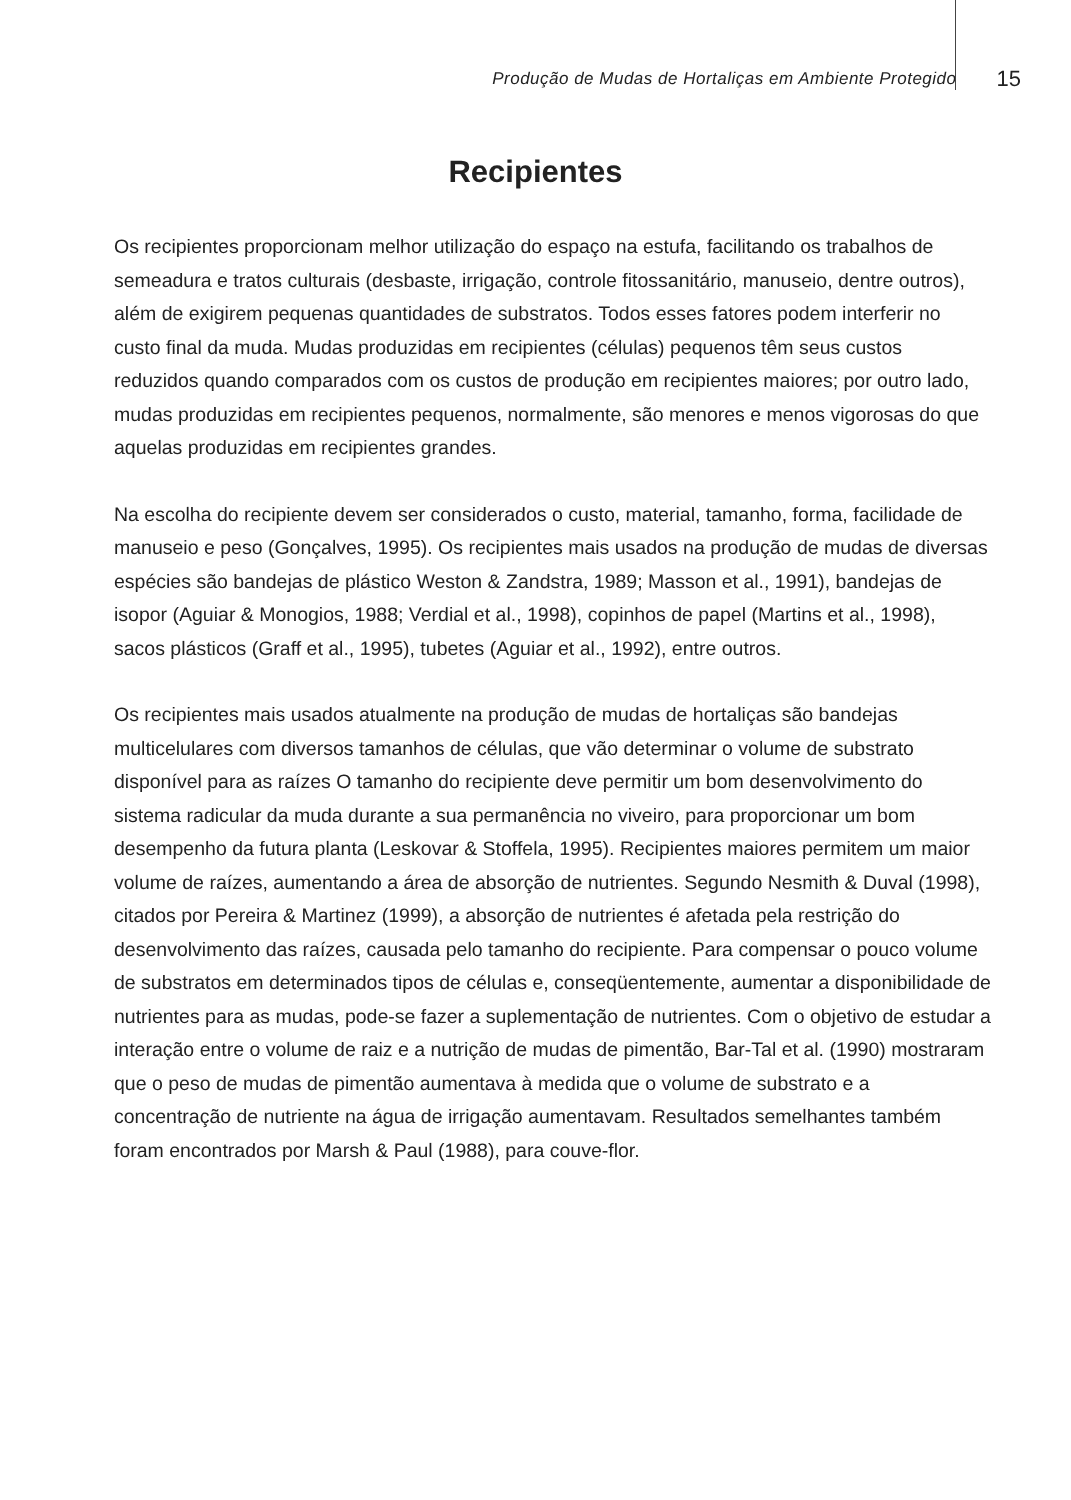Produção de Mudas de Hortaliças em Ambiente Protegido 15
Recipientes
Os recipientes proporcionam melhor utilização do espaço na estufa, facilitando os trabalhos de semeadura e tratos culturais (desbaste, irrigação, controle fitossanitário, manuseio, dentre outros), além de exigirem pequenas quantidades de substratos. Todos esses fatores podem interferir no custo final da muda. Mudas produzidas em recipientes (células) pequenos têm seus custos reduzidos quando comparados com os custos de produção em recipientes maiores; por outro lado, mudas produzidas em recipientes pequenos, normalmente, são menores e menos vigorosas do que aquelas produzidas em recipientes grandes.
Na escolha do recipiente devem ser considerados o custo, material, tamanho, forma, facilidade de manuseio e peso (Gonçalves, 1995). Os recipientes mais usados na produção de mudas de diversas espécies são bandejas de plástico Weston & Zandstra, 1989; Masson et al., 1991), bandejas de isopor (Aguiar & Monogios, 1988; Verdial et al., 1998), copinhos de papel (Martins et al., 1998), sacos plásticos (Graff et al., 1995), tubetes (Aguiar et al., 1992), entre outros.
Os recipientes mais usados atualmente na produção de mudas de hortaliças são bandejas multicelulares com diversos tamanhos de células, que vão determinar o volume de substrato disponível para as raízes O tamanho do recipiente deve permitir um bom desenvolvimento do sistema radicular da muda durante a sua permanência no viveiro, para proporcionar um bom desempenho da futura planta (Leskovar & Stoffela, 1995). Recipientes maiores permitem um maior volume de raízes, aumentando a área de absorção de nutrientes. Segundo Nesmith & Duval (1998), citados por Pereira & Martinez (1999), a absorção de nutrientes é afetada pela restrição do desenvolvimento das raízes, causada pelo tamanho do recipiente. Para compensar o pouco volume de substratos em determinados tipos de células e, conseqüentemente, aumentar a disponibilidade de nutrientes para as mudas, pode-se fazer a suplementação de nutrientes. Com o objetivo de estudar a interação entre o volume de raiz e a nutrição de mudas de pimentão, Bar-Tal et al. (1990) mostraram que o peso de mudas de pimentão aumentava à medida que o volume de substrato e a concentração de nutriente na água de irrigação aumentavam. Resultados semelhantes também foram encontrados por Marsh & Paul (1988), para couve-flor.